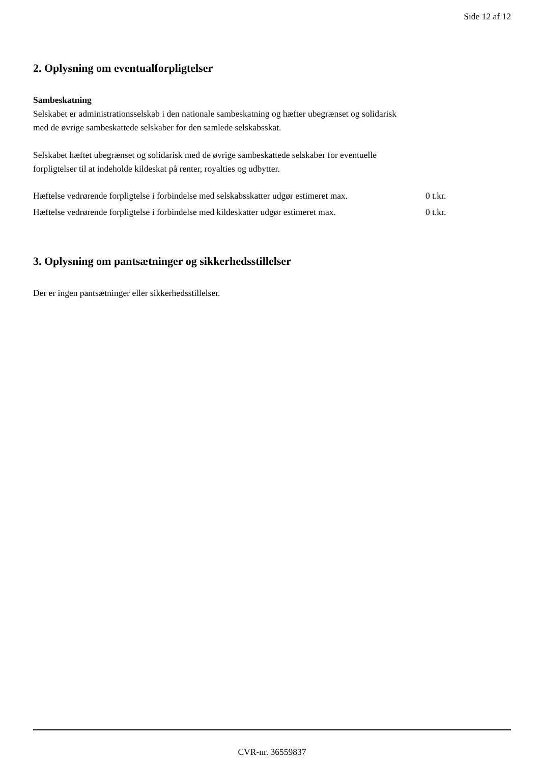Side 12 af 12
2. Oplysning om eventualforpligtelser
Sambeskatning
Selskabet er administrationsselskab i den nationale sambeskatning og hæfter ubegrænset og solidarisk
med de øvrige sambeskattede selskaber for den samlede selskabsskat.
Selskabet hæftet ubegrænset og solidarisk med de øvrige sambeskattede selskaber for eventuelle
forpligtelser til at indeholde kildeskat på renter, royalties og udbytter.
| Hæftelse vedrørende forpligtelse i forbindelse med selskabsskatter udgør estimeret max. | 0 t.kr. |
| Hæftelse vedrørende forpligtelse i forbindelse med kildeskatter udgør estimeret max. | 0 t.kr. |
3. Oplysning om pantsætninger og sikkerhedsstillelser
Der er ingen pantsætninger eller sikkerhedsstillelser.
CVR-nr. 36559837